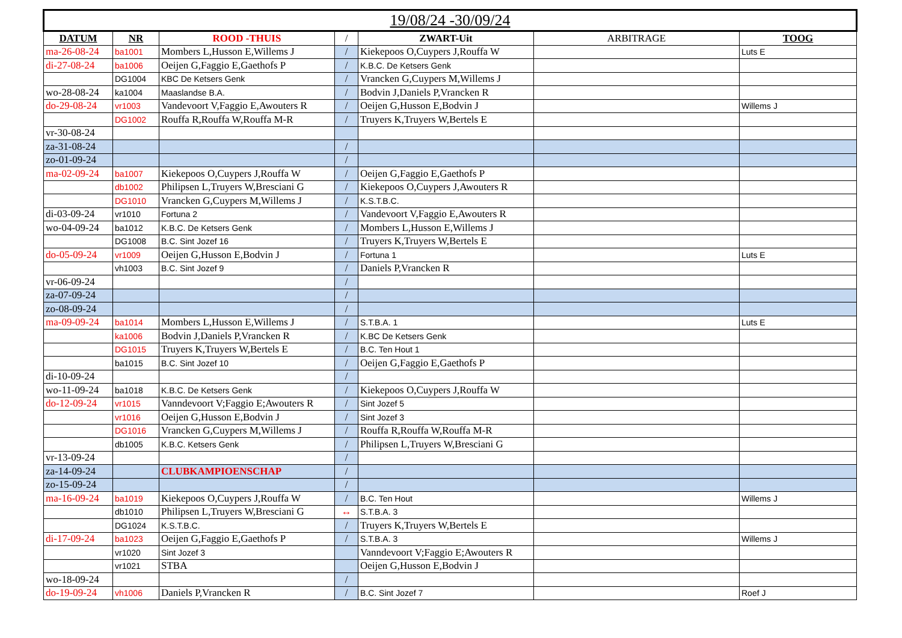| 19/08/24 -30/09/24 | | | | | | |
| --- | --- | --- | --- | --- | --- | --- |
| DATUM | NR | ROOD -THUIS | / | ZWART-Uit | ARBITRAGE | TOOG |
| ma-26-08-24 | ba1001 | Mombers L,Husson E,Willems J | / | Kiekepoos O,Cuypers J,Rouffa W | | Luts E |
| di-27-08-24 | ba1006 | Oeijen G,Faggio E,Gaethofs P | / | K.B.C. De Ketsers Genk | | |
| | DG1004 | KBC De Ketsers Genk | / | Vrancken G,Cuypers M,Willems J | | |
| wo-28-08-24 | ka1004 | Maaslandse B.A. | / | Bodvin J,Daniels P,Vrancken R | | |
| do-29-08-24 | vr1003 | Vandevoort V,Faggio E,Awouters R | / | Oeijen G,Husson E,Bodvin J | | Willems J |
| | DG1002 | Rouffa R,Rouffa W,Rouffa M-R | / | Truyers K,Truyers W,Bertels E | | |
| vr-30-08-24 | | | | | | |
| za-31-08-24 | | | / | | | |
| zo-01-09-24 | | | / | | | |
| ma-02-09-24 | ba1007 | Kiekepoos O,Cuypers J,Rouffa W | / | Oeijen G,Faggio E,Gaethofs P | | |
| | db1002 | Philipsen L,Truyers W,Bresciani G | / | Kiekepoos O,Cuypers J,Awouters R | | |
| | DG1010 | Vrancken G,Cuypers M,Willems J | / | K.S.T.B.C. | | |
| di-03-09-24 | vr1010 | Fortuna 2 | / | Vandevoort V,Faggio E,Awouters R | | |
| wo-04-09-24 | ba1012 | K.B.C. De Ketsers Genk | / | Mombers L,Husson E,Willems J | | |
| | DG1008 | B.C. Sint Jozef 16 | / | Truyers K,Truyers W,Bertels E | | |
| do-05-09-24 | vr1009 | Oeijen G,Husson E,Bodvin J | / | Fortuna 1 | | Luts E |
| | vh1003 | B.C. Sint Jozef 9 | / | Daniels P,Vrancken R | | |
| vr-06-09-24 | | | / | | | |
| za-07-09-24 | | | / | | | |
| zo-08-09-24 | | | / | | | |
| ma-09-09-24 | ba1014 | Mombers L,Husson E,Willems J | / | S.T.B.A. 1 | | Luts E |
| | ka1006 | Bodvin J,Daniels P,Vrancken R | / | K.BC De Ketsers Genk | | |
| | DG1015 | Truyers K,Truyers W,Bertels E | / | B.C. Ten Hout 1 | | |
| | ba1015 | B.C. Sint Jozef 10 | / | Oeijen G,Faggio E,Gaethofs P | | |
| di-10-09-24 | | | / | | | |
| wo-11-09-24 | ba1018 | K.B.C. De Ketsers Genk | / | Kiekepoos O,Cuypers J,Rouffa W | | |
| do-12-09-24 | vr1015 | Vanndevoort V;Faggio E;Awouters R | / | Sint Jozef 5 | | |
| | vr1016 | Oeijen G,Husson E,Bodvin J | / | Sint Jozef 3 | | |
| | DG1016 | Vrancken G,Cuypers M,Willems J | / | Rouffa R,Rouffa W,Rouffa M-R | | |
| | db1005 | K.B.C. Ketsers Genk | / | Philipsen L,Truyers W,Bresciani G | | |
| vr-13-09-24 | | | / | | | |
| za-14-09-24 | | CLUBKAMPIOENSCHAP | / | | | |
| zo-15-09-24 | | | / | | | |
| ma-16-09-24 | ba1019 | Kiekepoos O,Cuypers J,Rouffa W | / | B.C. Ten Hout | | Willems J |
| | db1010 | Philipsen L,Truyers W,Bresciani G | ↔ | S.T.B.A. 3 | | |
| | DG1024 | K.S.T.B.C. | / | Truyers K,Truyers W,Bertels E | | |
| di-17-09-24 | ba1023 | Oeijen G,Faggio E,Gaethofs P | / | S.T.B.A. 3 | | Willems J |
| | vr1020 | Sint Jozef 3 | | Vanndevoort V;Faggio E;Awouters R | | |
| | vr1021 | STBA | | Oeijen G,Husson E,Bodvin J | | |
| wo-18-09-24 | | | / | | | |
| do-19-09-24 | vh1006 | Daniels P,Vrancken R | / | B.C. Sint Jozef 7 | | Roef J |